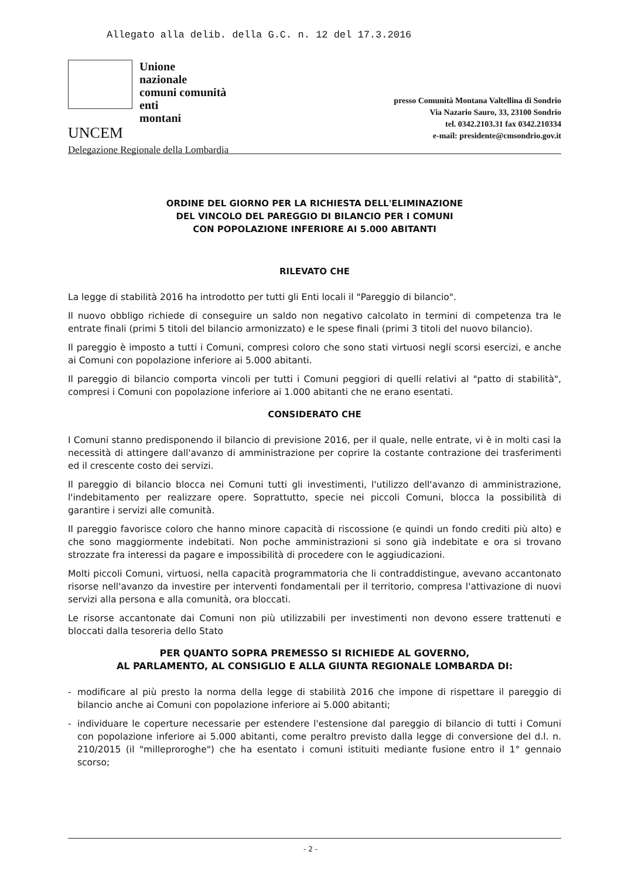Allegato alla delib. della G.C. n. 12 del 17.3.2016
Unione
nazionale
comuni comunità
enti
montani
UNCEM
Delegazione Regionale della Lombardia
presso Comunità Montana Valtellina di Sondrio
Via Nazario Sauro, 33, 23100 Sondrio
tel. 0342.2103.31 fax 0342.210334
e-mail: presidente@cmsondrio.gov.it
ORDINE DEL GIORNO PER LA RICHIESTA DELL'ELIMINAZIONE
DEL VINCOLO DEL PAREGGIO DI BILANCIO PER I COMUNI
CON POPOLAZIONE INFERIORE AI 5.000 ABITANTI
RILEVATO CHE
La legge di stabilità 2016 ha introdotto per tutti gli Enti locali il "Pareggio di bilancio".
Il nuovo obbligo richiede di conseguire un saldo non negativo calcolato in termini di competenza tra le entrate finali (primi 5 titoli del bilancio armonizzato) e le spese finali (primi 3 titoli del nuovo bilancio).
Il pareggio è imposto a tutti i Comuni, compresi coloro che sono stati virtuosi negli scorsi esercizi, e anche ai Comuni con popolazione inferiore ai 5.000 abitanti.
Il pareggio di bilancio comporta vincoli per tutti i Comuni peggiori di quelli relativi al "patto di stabilità", compresi i Comuni con popolazione inferiore ai 1.000 abitanti che ne erano esentati.
CONSIDERATO CHE
I Comuni stanno predisponendo il bilancio di previsione 2016, per il quale, nelle entrate, vi è in molti casi la necessità di attingere dall'avanzo di amministrazione per coprire la costante contrazione dei trasferimenti ed il crescente costo dei servizi.
Il pareggio di bilancio blocca nei Comuni tutti gli investimenti, l'utilizzo dell'avanzo di amministrazione, l'indebitamento per realizzare opere. Soprattutto, specie nei piccoli Comuni, blocca la possibilità di garantire i servizi alle comunità.
Il pareggio favorisce coloro che hanno minore capacità di riscossione (e quindi un fondo crediti più alto) e che sono maggiormente indebitati. Non poche amministrazioni si sono già indebitate e ora si trovano strozzate fra interessi da pagare e impossibilità di procedere con le aggiudicazioni.
Molti piccoli Comuni, virtuosi, nella capacità programmatoria che li contraddistingue, avevano accantonato risorse nell'avanzo da investire per interventi fondamentali per il territorio, compresa l'attivazione di nuovi servizi alla persona e alla comunità, ora bloccati.
Le risorse accantonate dai Comuni non più utilizzabili per investimenti non devono essere trattenuti e bloccati dalla tesoreria dello Stato
PER QUANTO SOPRA PREMESSO SI RICHIEDE AL GOVERNO,
AL PARLAMENTO, AL CONSIGLIO E ALLA GIUNTA REGIONALE LOMBARDA DI:
- modificare al più presto la norma della legge di stabilità 2016 che impone di rispettare il pareggio di bilancio anche ai Comuni con popolazione inferiore ai 5.000 abitanti;
- individuare le coperture necessarie per estendere l'estensione dal pareggio di bilancio di tutti i Comuni con popolazione inferiore ai 5.000 abitanti, come peraltro previsto dalla legge di conversione del d.l. n. 210/2015 (il "milleproroghe") che ha esentato i comuni istituiti mediante fusione entro il 1° gennaio scorso;
- 2 -